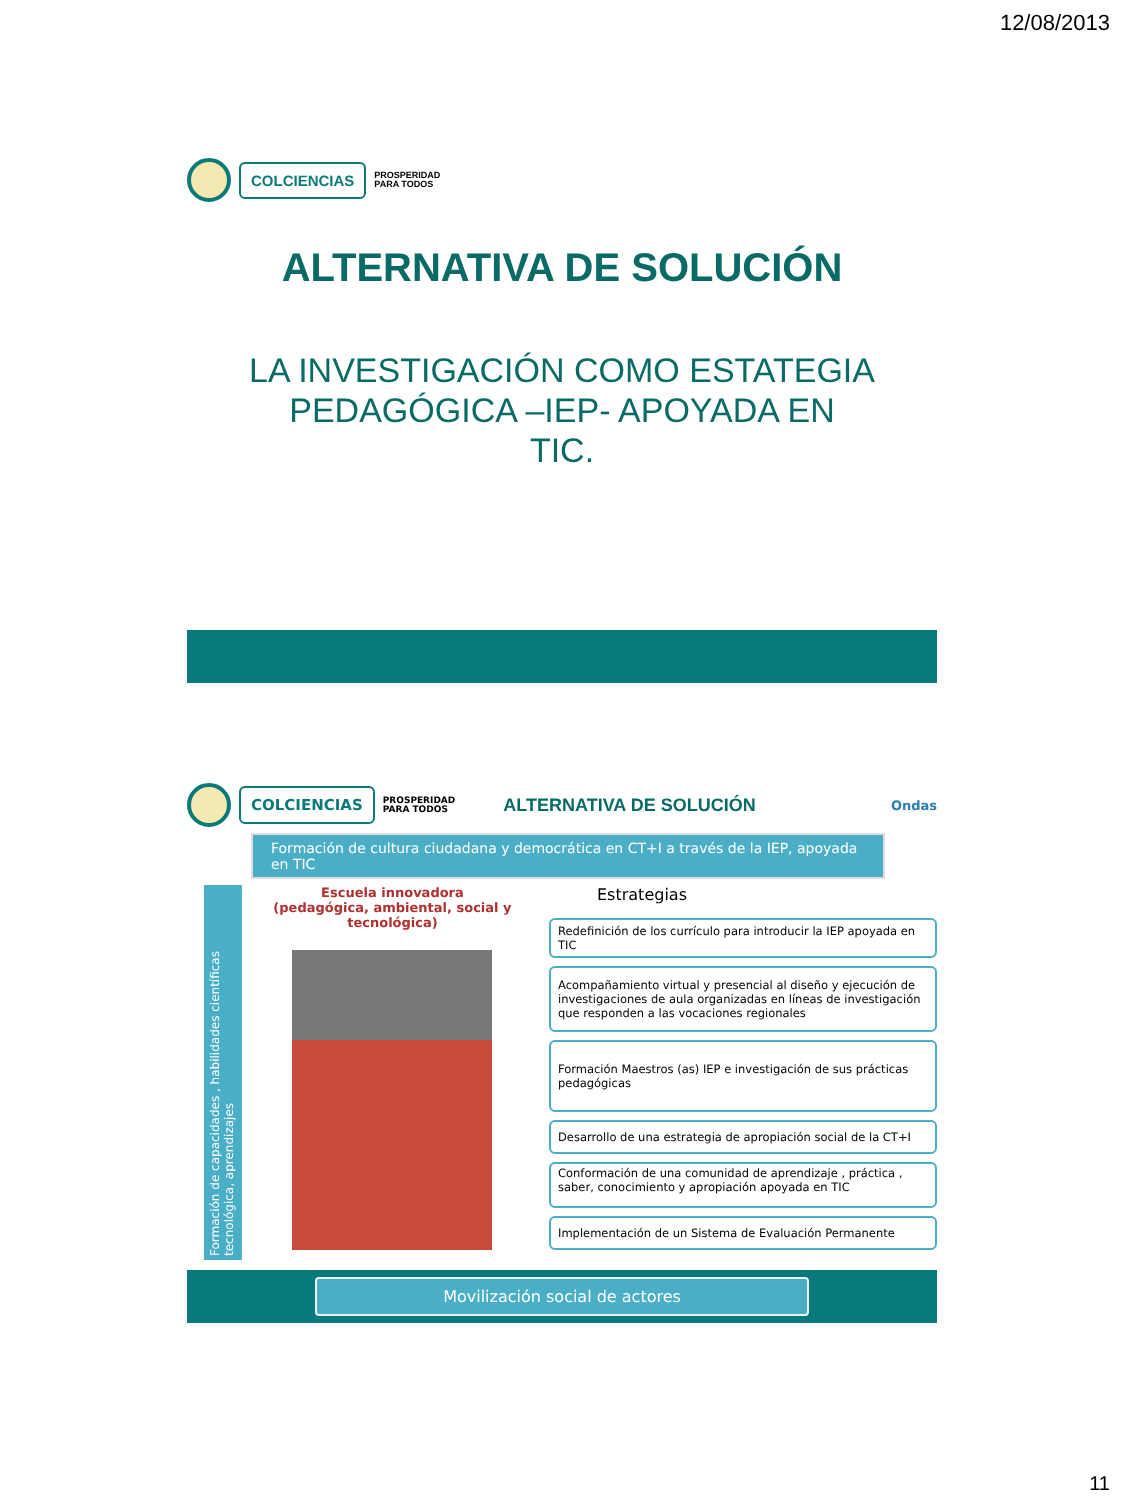12/08/2013
COLCIENCIAS
PROSPERIDAD
PARA TODOS
ALTERNATIVA DE SOLUCIÓN
LA INVESTIGACIÓN COMO ESTATEGIA
PEDAGÓGICA –IEP- APOYADA EN
TIC.
COLCIENCIAS
PROSPERIDAD
PARA TODOS
ALTERNATIVA DE SOLUCIÓN
Ondas
Formación de cultura ciudadana y democrática en CT+I a través de la IEP, apoyada en TIC
Formación de capacidades , habilidades científicas tecnológica, aprendizajes
Escuela innovadora
(pedagógica, ambiental, social y tecnológica)
Estrategias
Redefinición de los currículo para introducir la IEP apoyada en TIC
Acompañamiento virtual y presencial al diseño y ejecución de investigaciones de aula organizadas en líneas de investigación que responden a las vocaciones regionales
Formación Maestros (as) IEP e investigación de sus prácticas pedagógicas
Desarrollo de una estrategia de apropiación social de la CT+I
Conformación de una comunidad de aprendizaje , práctica , saber, conocimiento y apropiación apoyada en TIC
Implementación de un Sistema de Evaluación Permanente
Movilización social de actores
11